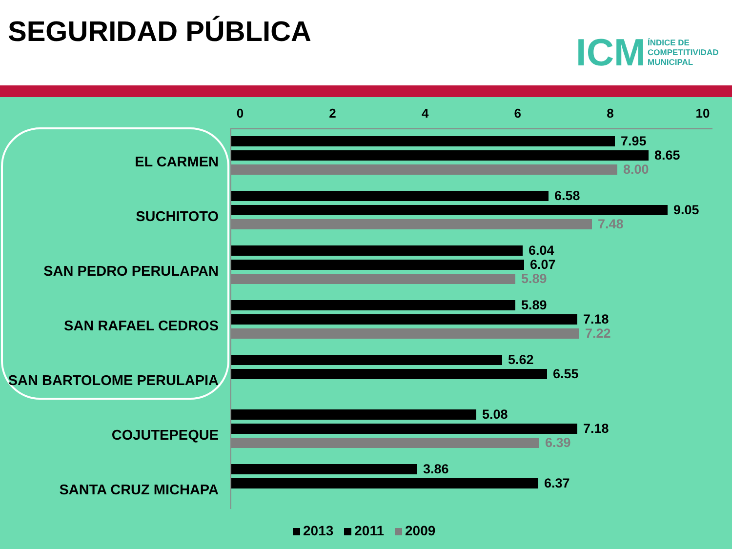SEGURIDAD PÚBLICA
ICM ÍNDICE DE
COMPETITIVIDAD
MUNICIPAL
02468 10
EL CARMEN
7.95
8.65
8.00
SUCHITOTO
6.58
9.05
7.48
SAN PEDRO PERULAPAN
6.04
6.07
5.89
SAN RAFAEL CEDROS
5.89
7.18
7.22
SAN BARTOLOME PERULAPIA
5.62
6.55
COJUTEPEQUE
5.08
7.18
6.39
SANTA CRUZ MICHAPA
3.86
6.37
2013 2011 2009